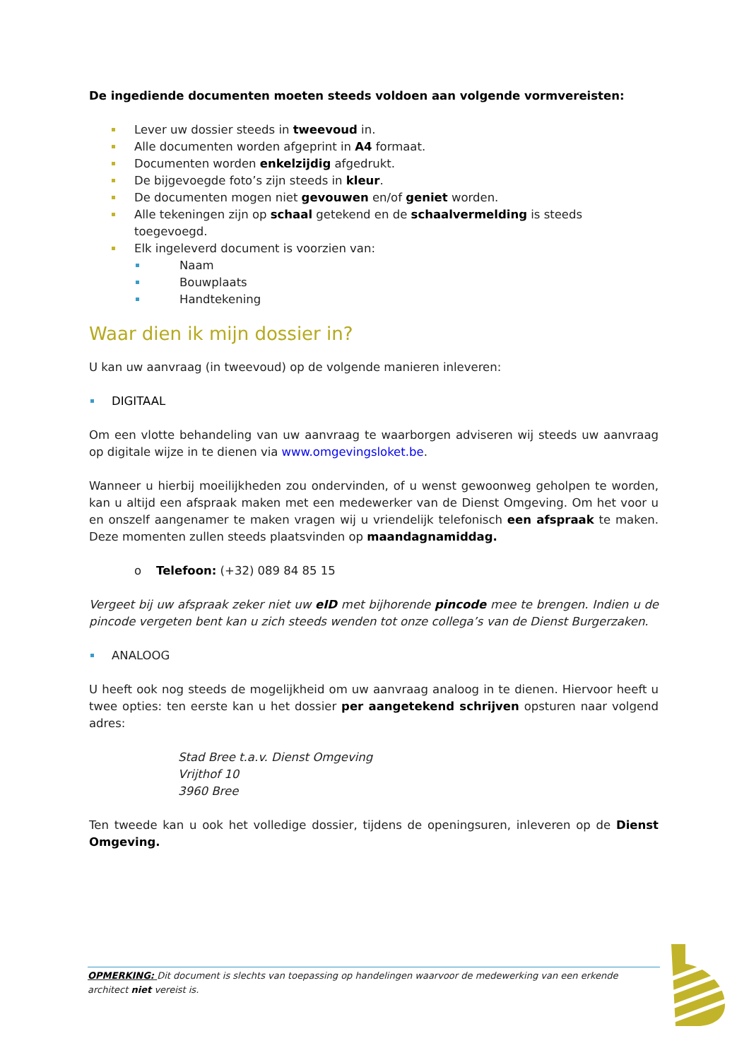De ingediende documenten moeten steeds voldoen aan volgende vormvereisten:
Lever uw dossier steeds in tweevoud in.
Alle documenten worden afgeprint in A4 formaat.
Documenten worden enkelzijdig afgedrukt.
De bijgevoegde foto’s zijn steeds in kleur.
De documenten mogen niet gevouwen en/of geniet worden.
Alle tekeningen zijn op schaal getekend en de schaalvermelding is steeds toegevoegd.
Elk ingeleverd document is voorzien van:
Naam
Bouwplaats
Handtekening
Waar dien ik mijn dossier in?
U kan uw aanvraag (in tweevoud) op de volgende manieren inleveren:
DIGITAAL
Om een vlotte behandeling van uw aanvraag te waarborgen adviseren wij steeds uw aanvraag op digitale wijze in te dienen via www.omgevingsloket.be.
Wanneer u hierbij moeilijkheden zou ondervinden, of u wenst gewoonweg geholpen te worden, kan u altijd een afspraak maken met een medewerker van de Dienst Omgeving. Om het voor u en onszelf aangenamer te maken vragen wij u vriendelijk telefonisch een afspraak te maken. Deze momenten zullen steeds plaatsvinden op maandagnamiddag.
o Telefoon: (+32) 089 84 85 15
Vergeet bij uw afspraak zeker niet uw eID met bijhorende pincode mee te brengen. Indien u de pincode vergeten bent kan u zich steeds wenden tot onze collega’s van de Dienst Burgerzaken.
ANALOOG
U heeft ook nog steeds de mogelijkheid om uw aanvraag analoog in te dienen. Hiervoor heeft u twee opties: ten eerste kan u het dossier per aangetekend schrijven opsturen naar volgend adres:
Stad Bree t.a.v. Dienst Omgeving
Vrijthof 10
3960 Bree
Ten tweede kan u ook het volledige dossier, tijdens de openingsuren, inleveren op de Dienst Omgeving.
OPMERKING: Dit document is slechts van toepassing op handelingen waarvoor de medewerking van een erkende architect niet vereist is.